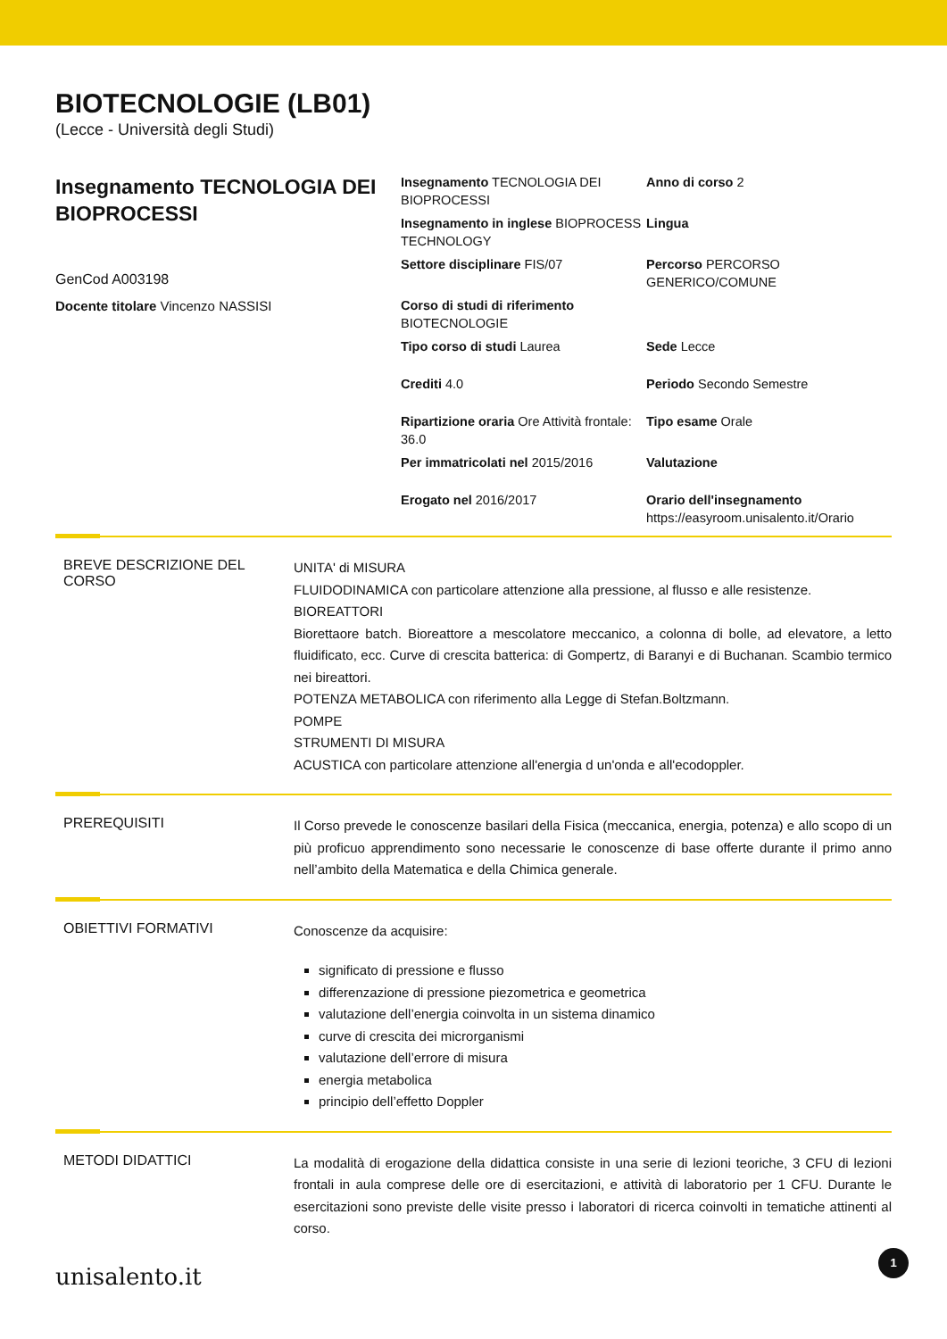BIOTECNOLOGIE (LB01)
(Lecce - Università degli Studi)
Insegnamento TECNOLOGIA DEI BIOPROCESSI
GenCod A003198
Docente titolare Vincenzo NASSISI
Insegnamento TECNOLOGIA DEI BIOPROCESSI
Anno di corso 2
Insegnamento in inglese BIOPROCESS TECHNOLOGY
Lingua
Settore disciplinare FIS/07
Percorso PERCORSO GENERICO/COMUNE
Corso di studi di riferimento BIOTECNOLOGIE
Tipo corso di studi Laurea
Sede Lecce
Crediti 4.0
Periodo Secondo Semestre
Ripartizione oraria Ore Attività frontale: 36.0
Tipo esame Orale
Per immatricolati nel 2015/2016
Valutazione
Erogato nel 2016/2017
Orario dell'insegnamento https://easyroom.unisalento.it/Orario
BREVE DESCRIZIONE DEL CORSO
UNITA' di MISURA
FLUIDODINAMICA con particolare attenzione alla pressione, al flusso e alle resistenze.
BIOREATTORI
Biorettaore batch. Bioreattore a mescolatore meccanico, a colonna di bolle, ad elevatore, a letto fluidificato, ecc. Curve di crescita batterica: di Gompertz, di Baranyi e di Buchanan. Scambio termico nei bireattori.
POTENZA METABOLICA con riferimento alla Legge di Stefan.Boltzmann.
POMPE
STRUMENTI DI MISURA
ACUSTICA con particolare attenzione all'energia d un'onda e all'ecodoppler.
PREREQUISITI
Il Corso prevede le conoscenze basilari della Fisica (meccanica, energia, potenza) e allo scopo di un più proficuo apprendimento sono necessarie le conoscenze di base offerte durante il primo anno nell’ambito della Matematica e della Chimica generale.
OBIETTIVI FORMATIVI
Conoscenze da acquisire:
significato di pressione e flusso
differenzazione di pressione piezometrica e geometrica
valutazione dell’energia coinvolta in un sistema dinamico
curve di crescita dei microrganismi
valutazione dell’errore di misura
energia metabolica
principio dell’effetto Doppler
METODI DIDATTICI
La modalità di erogazione della didattica consiste in una serie di lezioni teoriche, 3 CFU di lezioni frontali in aula comprese delle ore di esercitazioni, e attività di laboratorio per 1 CFU. Durante le esercitazioni sono previste delle visite presso i laboratori di ricerca coinvolti in tematiche attinenti al corso.
unisalento.it 1